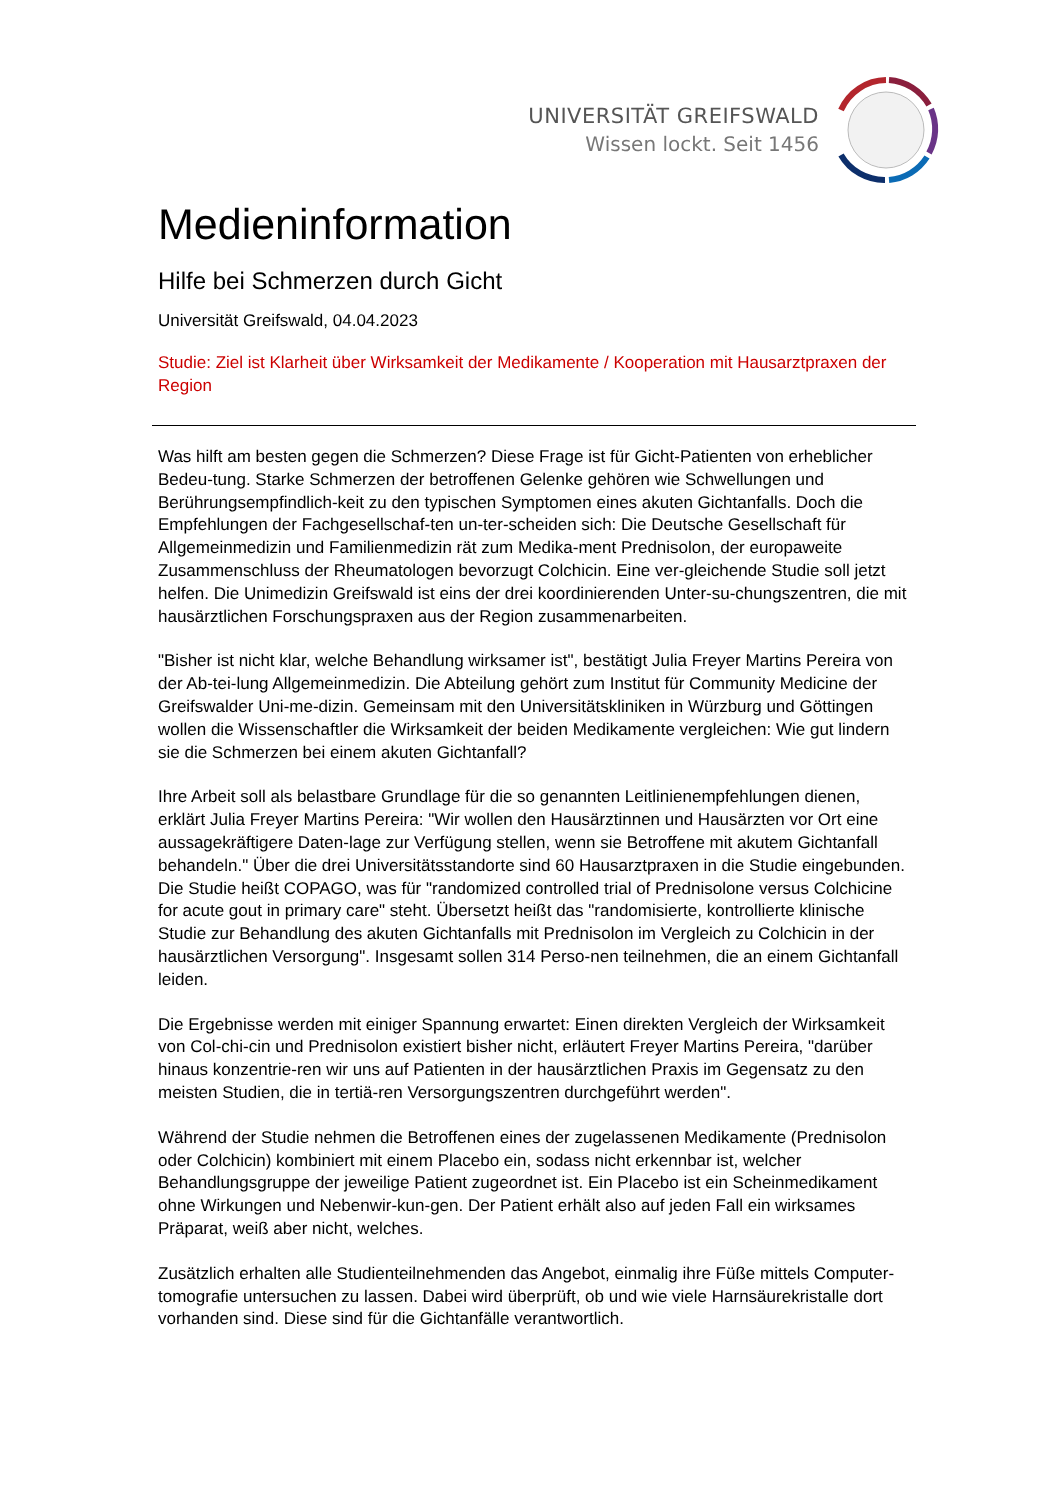UNIVERSITÄT GREIFSWALD
Wissen lockt. Seit 1456
Medieninformation
Hilfe bei Schmerzen durch Gicht
Universität Greifswald, 04.04.2023
Studie: Ziel ist Klarheit über Wirksamkeit der Medikamente / Kooperation mit Hausarztpraxen der Region
Was hilft am besten gegen die Schmerzen? Diese Frage ist für Gicht-Patienten von erheblicher Bedeu-tung. Starke Schmerzen der betroffenen Gelenke gehören wie Schwellungen und Berührungsempfindlich-keit zu den typischen Symptomen eines akuten Gichtanfalls. Doch die Empfehlungen der Fachgesellschaf-ten un-ter-scheiden sich: Die Deutsche Gesellschaft für Allgemeinmedizin und Familienmedizin rät zum Medika-ment Prednisolon, der europaweite Zusammenschluss der Rheumatologen bevorzugt Colchicin. Eine ver-gleichende Studie soll jetzt helfen. Die Unimedizin Greifswald ist eins der drei koordinierenden Unter-su-chungszentren, die mit hausärztlichen Forschungspraxen aus der Region zusammenarbeiten.
"Bisher ist nicht klar, welche Behandlung wirksamer ist", bestätigt Julia Freyer Martins Pereira von der Ab-tei-lung Allgemeinmedizin. Die Abteilung gehört zum Institut für Community Medicine der Greifswalder Uni-me-dizin. Gemeinsam mit den Universitätskliniken in Würzburg und Göttingen wollen die Wissenschaftler die Wirksamkeit der beiden Medikamente vergleichen: Wie gut lindern sie die Schmerzen bei einem akuten Gichtanfall?
Ihre Arbeit soll als belastbare Grundlage für die so genannten Leitlinienempfehlungen dienen, erklärt Julia Freyer Martins Pereira: "Wir wollen den Hausärztinnen und Hausärzten vor Ort eine aussagekräftigere Daten-lage zur Verfügung stellen, wenn sie Betroffene mit akutem Gichtanfall behandeln." Über die drei Universitätsstandorte sind 60 Hausarztpraxen in die Studie eingebunden. Die Studie heißt COPAGO, was für "randomized controlled trial of Prednisolone versus Colchicine for acute gout in primary care" steht. Übersetzt heißt das "randomisierte, kontrollierte klinische Studie zur Behandlung des akuten Gichtanfalls mit Prednisolon im Vergleich zu Colchicin in der hausärztlichen Versorgung". Insgesamt sollen 314 Perso-nen teilnehmen, die an einem Gichtanfall leiden.
Die Ergebnisse werden mit einiger Spannung erwartet: Einen direkten Vergleich der Wirksamkeit von Col-chi-cin und Prednisolon existiert bisher nicht, erläutert Freyer Martins Pereira, "darüber hinaus konzentrie-ren wir uns auf Patienten in der hausärztlichen Praxis im Gegensatz zu den meisten Studien, die in tertiä-ren Versorgungszentren durchgeführt werden".
Während der Studie nehmen die Betroffenen eines der zugelassenen Medikamente (Prednisolon oder Colchicin) kombiniert mit einem Placebo ein, sodass nicht erkennbar ist, welcher Behandlungsgruppe der jeweilige Patient zugeordnet ist. Ein Placebo ist ein Scheinmedikament ohne Wirkungen und Nebenwir-kun-gen. Der Patient erhält also auf jeden Fall ein wirksames Präparat, weiß aber nicht, welches.
Zusätzlich erhalten alle Studienteilnehmenden das Angebot, einmalig ihre Füße mittels Computer-tomografie untersuchen zu lassen. Dabei wird überprüft, ob und wie viele Harnsäurekristalle dort vorhanden sind. Diese sind für die Gichtanfälle verantwortlich.